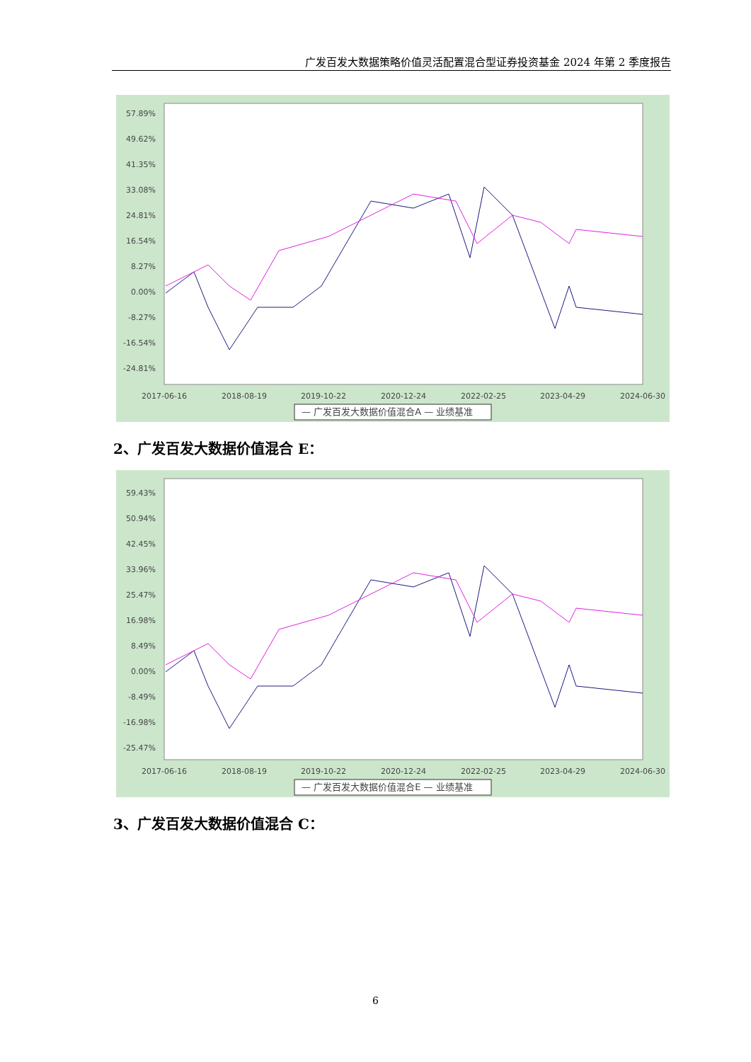广发百发大数据策略价值灵活配置混合型证券投资基金 2024 年第 2 季度报告
57.89%
49.62%
41.35%
33.08%
24.81%
16.54%
8.27%
0.00%
-8.27%
-16.54%
-24.81%
2017-06-16
2018-08-19
2019-10-22
2020-12-24
2022-02-25
2023-04-29
2024-06-30
— 广发百发大数据价值混合A — 业绩基准
2、广发百发大数据价值混合 E：
59.43%
50.94%
42.45%
33.96%
25.47%
16.98%
8.49%
0.00%
-8.49%
-16.98%
-25.47%
2017-06-16
2018-08-19
2019-10-22
2020-12-24
2022-02-25
2023-04-29
2024-06-30
— 广发百发大数据价值混合E — 业绩基准
3、广发百发大数据价值混合 C：
6